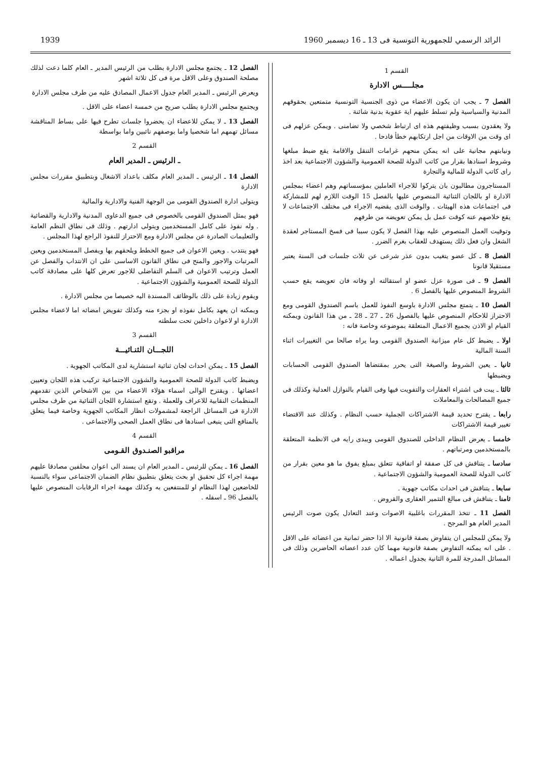الرائد الرسمي للجمهورية التونسية فى 13 ـ 16 ديسمبر 1960 1939
القسم 1
مجلـــــس الادارة
الفصل 7 ـ يجب ان يكون الاعضاء من ذوى الجنسية التونسية متمتعين بحقوقهم المدنية والسياسية ولم تسلط عليهم اية عقوبة بدنية شائنة .
ولا يعقدون بسبب وظيفتهم هذه اى ارتباط شخصي ولا تضامنى . ويمكن عزلهم فى اى وقت من الاوقات من اجل ارتكابهم خطأ فادحا .
ونيابتهم مجانية على انه يمكن منحهم غرامات التنقل والاقامة يقع ضبط مبلغها وشروط اسنادها بقرار من كاتب الدولة للصحة العمومية والشؤون الاجتماعية بعد اخذ راى كاتب الدولة للمالية والتجارة
المستاجرون مطالبون بان يتركوا للاجراء العاملين بمؤسساتهم وهم اعضاء بمجلس الادارة او باللجان الثنائية المنصوص عليها بالفصل 15 الوقت اللازم لهم للمشاركة فى اجتماعات هذه الهيئات . والوقت الذى يقضيه الاجراء فى مختلف الاجتماعات لا يقع خلاصهم عنه كوقت عمل بل يمكن تعويضه من طرفهم
وتوقيت العمل المنصوص عليه بهذا الفصل لا يكون سببا فى فسخ المستاجر لعقدة الشغل وان فعل ذلك يستهدف للعقاب بغرم الضرر .
الفصل 8 ـ كل عضو يتغيب بدون عذر شرعى عن ثلاث جلسات فى السنة يعتبر مستقيلا قانونا
الفصل 9 ـ فى صورة عزل عضو او استقالته او وفاته فان تعويضه يقع حسب الشروط المنصوص عليها بالفصل 6 .
الفصل 10 ـ يتمتع مجلس الادارة باوسع النفوذ للعمل باسم الصندوق القومى ومع الاحتراز للاحكام المنصوص عليها بالفصول 26 ـ 27 ـ 28 ـ من هذا القانون ويمكنه القيام او الاذن بجميع الاعمال المتعلقة بموضوعه وخاصة فانه :
اولا ـ يضبط كل عام ميزانية الصندوق القومى وما يراه صالحا من التغييرات اثناء السنة المالية
ثانيا ـ يعين الشروط والصيغة التى يحرر بمقتضاها الصندوق القومى الحسابات ويضبطها
ثالثا ـ يبت فى اشتراء العقارات والتفويت فيها وفى القيام بالنوازل العدلية وكذلك فى جميع المصالحات والمعاملات
رابعا ـ يقترح تحديد قيمة الاشتراكات الجملية حسب النظام . وكذلك عند الاقتضاء تغيير قيمة الاشتراكات
خامسا ـ يعرض النظام الداخلى للصندوق القومى ويبدى رايه فى الانظمة المتعلقة بالمستخدمين ومرتباتهم .
سادسا ـ يتناقش فى كل صفقة او اتفاقية تتعلق بمبلغ يفوق ما هو معين بقرار من كاتب الدولة للصحة العمومية والشؤون الاجتماعية .
سابعا ـ يتناقش فى احداث مكاتب جهوية .
ثامنا ـ يتناقش فى مبالغ التثمير العقارى والقروض .
الفصل 11 ـ تتخذ المقررات باغلبية الاصوات وعند التعادل يكون صوت الرئيس المدير العام هو المرجح .
ولا يمكن للمجلس ان يتفاوض بصفة قانونية الا اذا حضر ثمانية من اعضائه على الاقل . على انه يمكنه التفاوض بصفة قانونية مهما كان عدد اعضائه الحاضرين وذلك فى المسائل المدرجة للمرة الثانية بجدول اعماله .
الفصل 12 ـ يجتمع مجلس الادارة بطلب من الرئيس المدير ـ العام كلما دعت لذلك مصلحة الصندوق وعلى الاقل مرة فى كل ثلاثة اشهر
ويعرض الرئيس ـ المدير العام جدول الاعمال المصادق عليه من طرف مجلس الادارة
ويجتمع مجلس الادارة بطلب صريح من خمسة اعضاء على الاقل .
الفصل 13 ـ لا يمكن للاعضاء ان يحضروا جلسات تطرح فيها على بساط المناقشة مسائل تهمهم اما شخصيا واما بوصفهم نائبين واما بواسطة
القسم 2
ـ الرئيس ـ المدير العام
الفصل 14 ـ الرئيس ـ المدير العام مكلف باعداد الاشغال وبتطبيق مقررات مجلس الادارة
ويتولى ادارة الصندوق القومى من الوجهة الفنية والادارية والمالية
فهو يمثل الصندوق القومى بالخصوص فى جميع الدعاوى المدنية والادارية والقضائية . وله نفوذ على كامل المستخدمين ويتولى ادارتهم . وذلك فى نطاق النظم العامة والتعليمات الصادرة عن مجلس الادارة ومع الاحتراز للنفوذ الراجع لهذا المجلس .
فهو ينتدب . ويعين الاعوان فى جميع الخطط ويلحقهم بها ويفصل المستخدمين ويعين المرتبات والاجور والمنح فى نطاق القانون الاساسى على ان الانتداب والفصل عن العمل وترتيب الاعوان فى السلم التفاضلى للاجور تعرض كلها على مصادقة كاتب الدولة للصحة العمومية والشؤون الاجتماعية .
ويقوم زيادة على ذلك بالوظائف المسندة اليه خصيصا من مجلس الادارة .
ويمكنه ان يعهد بكامل نفوذه او بجزء منه وكذلك تفويض امضائه اما لاعضاء مجلس الادارة او لاعوان داخلين تحت سلطته
القسم 3
اللجـــان الثنـائيـــة
الفصل 15 ـ يمكن احداث لجان ثنائية استشارية لدى المكاتب الجهوية .
ويضبط كاتب الدولة للصحة العمومية والشؤون الاجتماعية تركيب هذه اللجان وتعيين اعضائها . ويقترح الوالى اسماء هؤلاء الاعضاء من بين الاشخاص الذين تقدمهم المنظمات النقابية للاعراف وللعملة . وتقع استشارة اللجان الثنائية من طرف مجلس الادارة فى المسائل الراجعة لمشمولات انظار المكاتب الجهوية وخاصة فيما يتعلق بالمنافع التى ينبغى اسنادها فى نطاق العمل الصحى والاجتماعى .
القسم 4
مراقبو الصنـدوق القـومى
الفصل 16 ـ يمكن للرئيس ـ المدير العام ان يسند الى اعوان محلفين مصادقا عليهم مهمة اجراء كل تحقيق او بحث يتعلق بتطبيق نظام الضمان الاجتماعى سواء بالنسبة للخاضعين لهذا النظام او للمنتفعين به وكذلك مهمة اجراء الرقابات المنصوص عليها بالفصل 96 ـ اسفله .